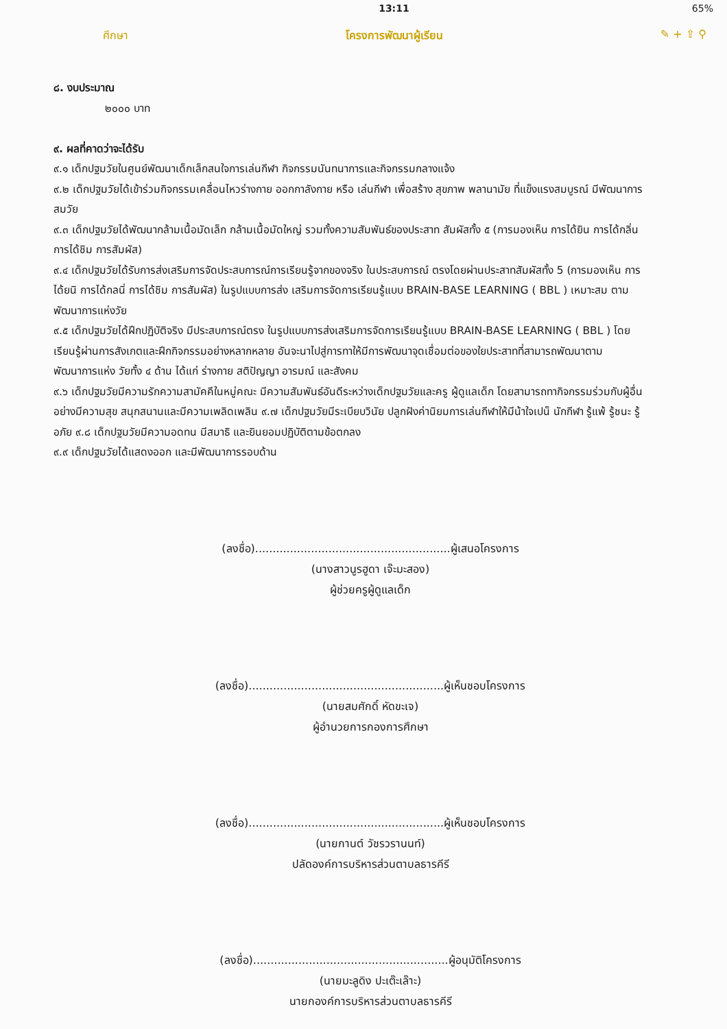13:11 65%
ศึกษา โครงการพัฒนาผู้เรียน ✎ + ⇪ ⚲
๘. งบประมาณ
๒๐๐๐ บาท
๙. ผลที่คาดว่าจะได้รับ
๙.๑ เด็กปฐมวัยในศูนย์พัฒนาเด็กเล็กสนใจการเล่นกีฬา กิจกรรมนันทนาการและกิจกรรมกลางแจ้ง
๙.๒ เด็กปฐมวัยได้เข้าร่วมกิจกรรมเคลื่อนไหวร่างกาย ออกกาลังกาย หรือ เล่นกีฬา เพื่อสร้าง สุขภาพ พลานามัย ที่แข็งแรงสมบูรณ์ มีพัฒนาการสมวัย
๙.๓ เด็กปฐมวัยได้พัฒนากล้ามเนื้อมัดเล็ก กล้ามเนื้อมัดใหญ่ รวมทั้งความสัมพันธ์ของประสาท สัมผัสทั้ง ๕ (การมองเห็น การได้ยิน การได้กลิ่น การได้ชิม การสัมผัส)
๙.๔ เด็กปฐมวัยได้รับการส่งเสริมการจัดประสบการณ์การเรียนรู้จากของจริง ในประสบการณ์ ตรงโดยผ่านประสาทสัมผัสทั้ง 5 (การมองเห็น การได้ยนิ การได้กลนิ่ การได้ชิม การสัมผัส) ในรูปแบบการส่ง เสริมการจัดการเรียนรู้แบบ BRAIN-BASE LEARNING ( BBL ) เหมาะสม ตามพัฒนาการแห่งวัย
๙.๕ เด็กปฐมวัยได้ฝึกปฏิบัติจริง มีประสบการณ์ตรง ในรูปแบบการส่งเสริมการจัดการเรียนรู้แบบ BRAIN-BASE LEARNING ( BBL ) โดยเรียนรู้ผ่านการสังเกตและฝึกกิจกรรมอย่างหลากหลาย อันจะนาไปสู่การทาให้มีการพัฒนาจุดเชื่อมต่อของใยประสาทที่สามารถพัฒนาตามพัฒนาการแห่ง วัยทั้ง ๔ ด้าน ได้แก่ ร่างกาย สติปัญญา อารมณ์ และสังคม
๙.๖ เด็กปฐมวัยมีความรักความสามัคคีในหมู่คณะ มีความสัมพันธ์อันดีระหว่างเด็กปฐมวัยและครู ผู้ดูแลเด็ก โดยสามารถทากิจกรรมร่วมกับผู้อื่นอย่างมีความสุข สนุกสนานและมีความเพลิดเพลิน ๙.๗ เด็กปฐมวัยมีระเบียบวินัย ปลูกฝังค่านิยมการเล่นกีฬาให้มีน้าใจเปน็ นักกีฬา รู้แพ้ รู้ชนะ รู้อภัย ๙.๘ เด็กปฐมวัยมีความอดทน มีสมาธิ และยินยอมปฏิบัติตามข้อตกลง
๙.๙ เด็กปฐมวัยได้แสดงออก และมีพัฒนาการรอบด้าน
(ลงชื่อ)........................................................ผู้เสนอโครงการ
(นางสาวนูรฮูดา เจ๊ะมะสอง)
ผู้ช่วยครูผู้ดูแลเด็ก
(ลงชื่อ)........................................................ผู้เห็นชอบโครงการ
(นายสมศักดิ์ หัดขะเจ)
ผู้อำนวยการกองการศึกษา
(ลงชื่อ)........................................................ผู้เห็นชอบโครงการ
(นายกานต์ วัชรวรานนท์)
ปลัดองค์การบริหารส่วนตาบลธารคีรี
(ลงชื่อ)........................................................ผู้อนุมัติโครงการ
(นายมะลูดิง ปะเต๊ะเล๊าะ)
นายกองค์การบริหารส่วนตาบลธารคีรี